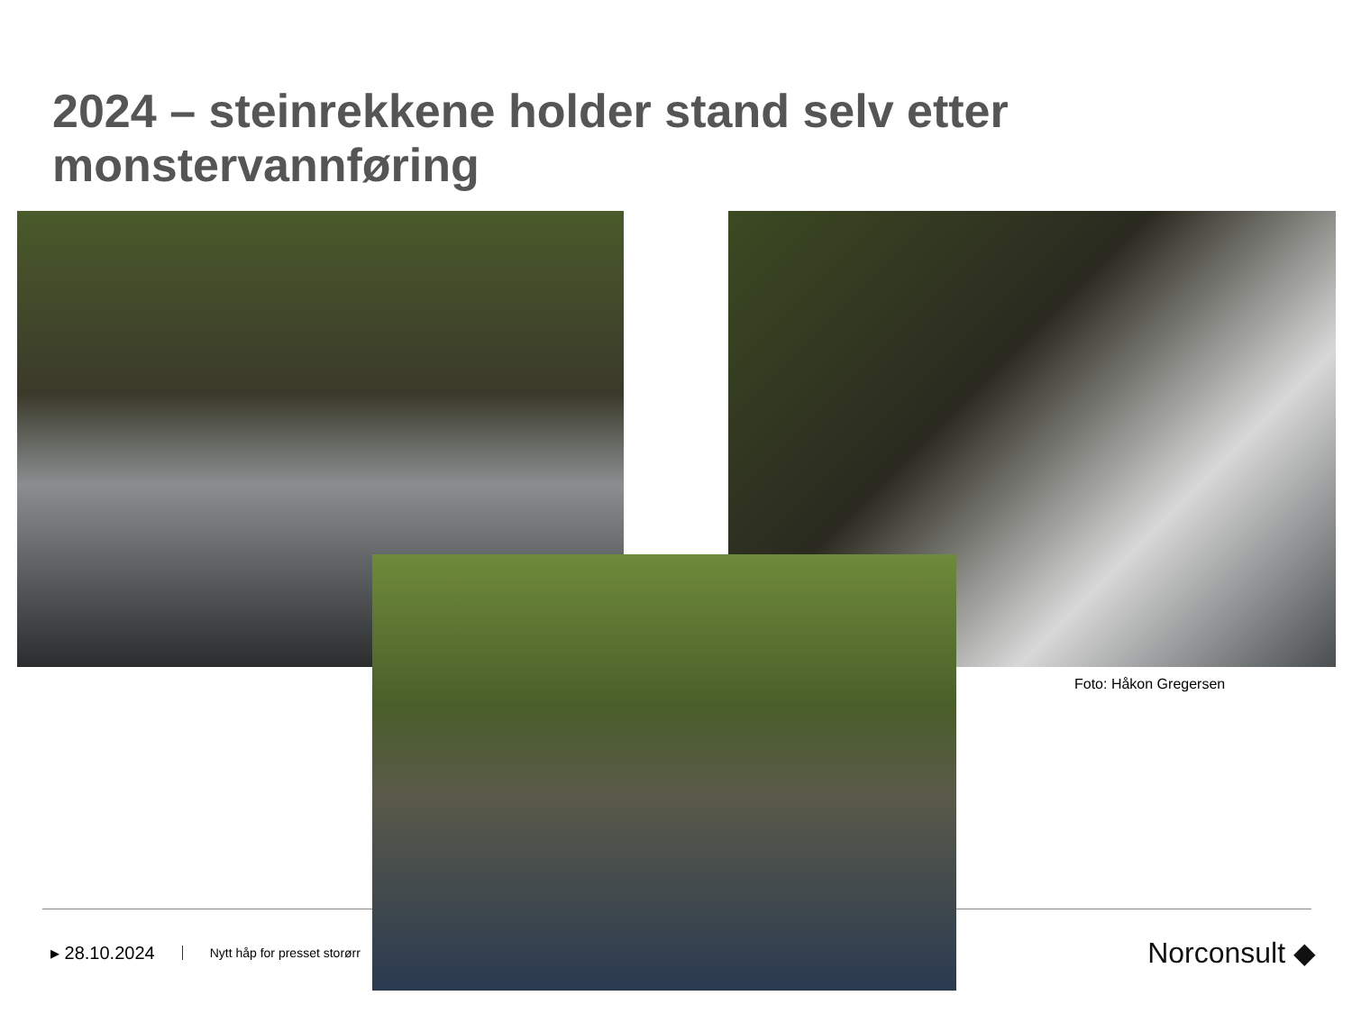2024 – steinrekkene holder stand selv etter monstervannføring
Foto: Håkon Gregersen
▸ 28.10.2024 Nytt håp for presset storørr
Norconsult ◆